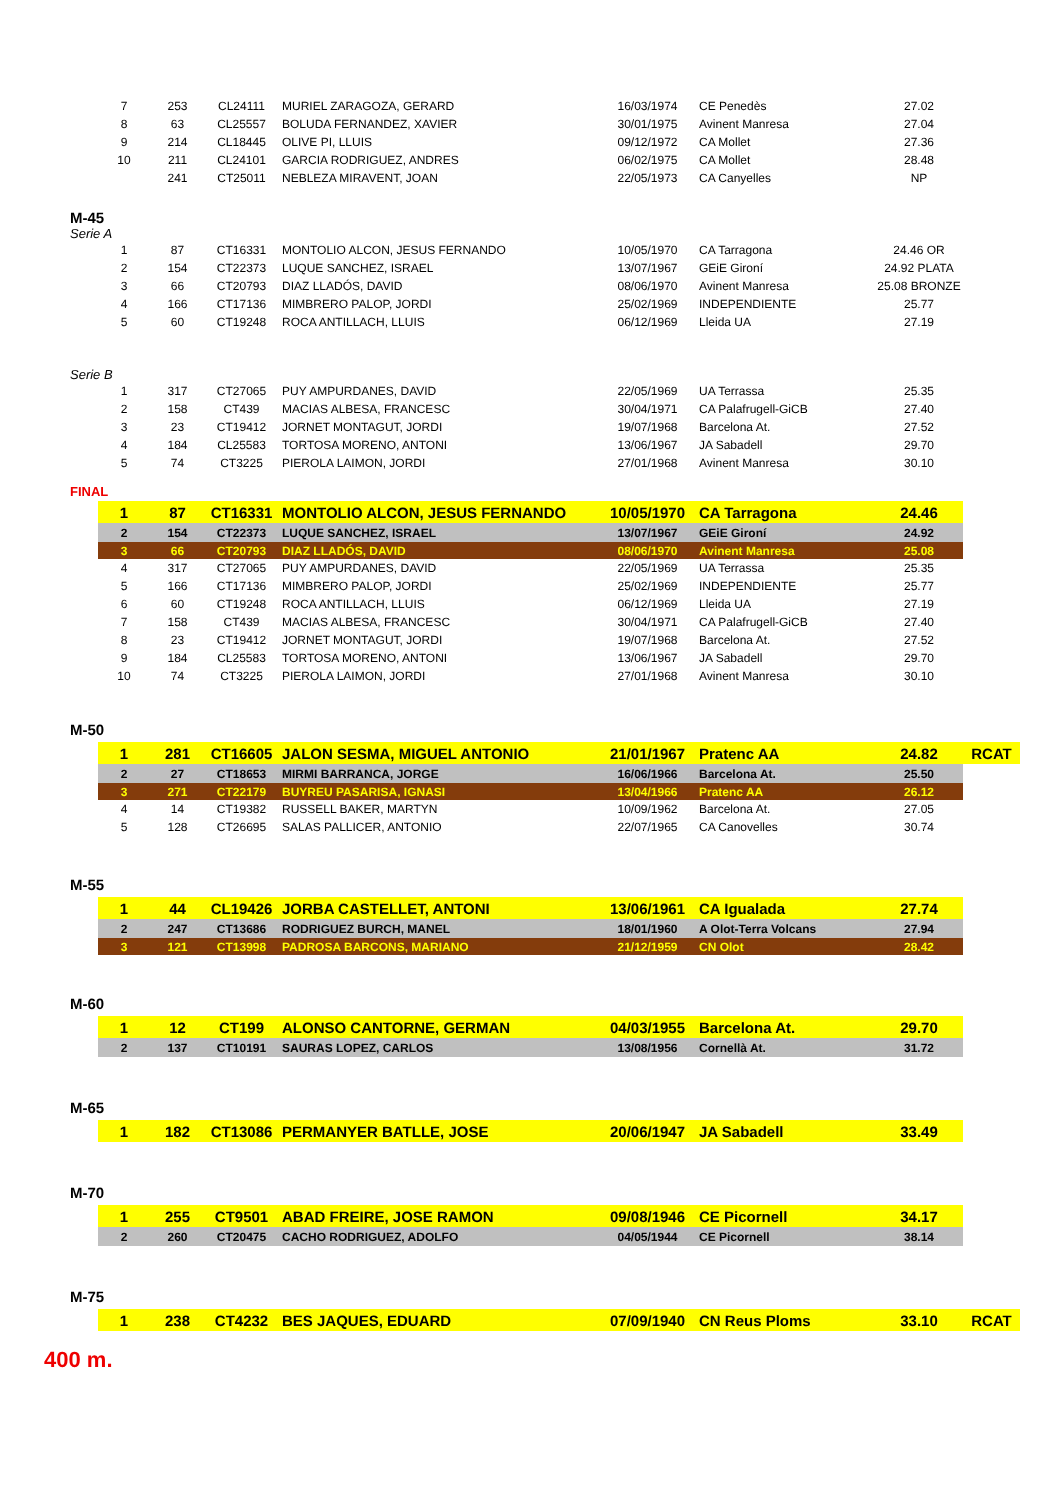| 7 | 253 | CL24111 | MURIEL ZARAGOZA, GERARD | 16/03/1974 | CE Penedès | 27.02 | |
| 8 | 63 | CL25557 | BOLUDA FERNANDEZ, XAVIER | 30/01/1975 | Avinent Manresa | 27.04 | |
| 9 | 214 | CL18445 | OLIVE PI, LLUIS | 09/12/1972 | CA Mollet | 27.36 | |
| 10 | 211 | CL24101 | GARCIA RODRIGUEZ, ANDRES | 06/02/1975 | CA Mollet | 28.48 | |
| | 241 | CT25011 | NEBLEZA MIRAVENT, JOAN | 22/05/1973 | CA Canyelles | NP | |
M-45
Serie A
| 1 | 87 | CT16331 | MONTOLIO ALCON, JESUS FERNANDO | 10/05/1970 | CA Tarragona | 24.46 OR | |
| 2 | 154 | CT22373 | LUQUE SANCHEZ, ISRAEL | 13/07/1967 | GEiE Gironí | 24.92 PLATA | |
| 3 | 66 | CT20793 | DIAZ LLADÓS, DAVID | 08/06/1970 | Avinent Manresa | 25.08 BRONZE | |
| 4 | 166 | CT17136 | MIMBRERO PALOP, JORDI | 25/02/1969 | INDEPENDIENTE | 25.77 | |
| 5 | 60 | CT19248 | ROCA ANTILLACH, LLUIS | 06/12/1969 | Lleida UA | 27.19 | |
Serie B
| 1 | 317 | CT27065 | PUY AMPURDANES, DAVID | 22/05/1969 | UA Terrassa | 25.35 | |
| 2 | 158 | CT439 | MACIAS ALBESA, FRANCESC | 30/04/1971 | CA Palafrugell-GiCB | 27.40 | |
| 3 | 23 | CT19412 | JORNET MONTAGUT, JORDI | 19/07/1968 | Barcelona At. | 27.52 | |
| 4 | 184 | CL25583 | TORTOSA MORENO, ANTONI | 13/06/1967 | JA Sabadell | 29.70 | |
| 5 | 74 | CT3225 | PIEROLA LAIMON, JORDI | 27/01/1968 | Avinent Manresa | 30.10 | |
FINAL
| 1 | 87 | CT16331 | MONTOLIO ALCON, JESUS FERNANDO | 10/05/1970 | CA Tarragona | 24.46 | |
| 2 | 154 | CT22373 | LUQUE SANCHEZ, ISRAEL | 13/07/1967 | GEiE Gironí | 24.92 | |
| 3 | 66 | CT20793 | DIAZ LLADÓS, DAVID | 08/06/1970 | Avinent Manresa | 25.08 | |
| 4 | 317 | CT27065 | PUY AMPURDANES, DAVID | 22/05/1969 | UA Terrassa | 25.35 | |
| 5 | 166 | CT17136 | MIMBRERO PALOP, JORDI | 25/02/1969 | INDEPENDIENTE | 25.77 | |
| 6 | 60 | CT19248 | ROCA ANTILLACH, LLUIS | 06/12/1969 | Lleida UA | 27.19 | |
| 7 | 158 | CT439 | MACIAS ALBESA, FRANCESC | 30/04/1971 | CA Palafrugell-GiCB | 27.40 | |
| 8 | 23 | CT19412 | JORNET MONTAGUT, JORDI | 19/07/1968 | Barcelona At. | 27.52 | |
| 9 | 184 | CL25583 | TORTOSA MORENO, ANTONI | 13/06/1967 | JA Sabadell | 29.70 | |
| 10 | 74 | CT3225 | PIEROLA LAIMON, JORDI | 27/01/1968 | Avinent Manresa | 30.10 | |
M-50
| 1 | 281 | CT16605 | JALON SESMA, MIGUEL ANTONIO | 21/01/1967 | Pratenc AA | 24.82 | RCAT |
| 2 | 27 | CT18653 | MIRMI BARRANCA, JORGE | 16/06/1966 | Barcelona At. | 25.50 | |
| 3 | 271 | CT22179 | BUYREU PASARISA, IGNASI | 13/04/1966 | Pratenc AA | 26.12 | |
| 4 | 14 | CT19382 | RUSSELL BAKER, MARTYN | 10/09/1962 | Barcelona At. | 27.05 | |
| 5 | 128 | CT26695 | SALAS PALLICER, ANTONIO | 22/07/1965 | CA Canovelles | 30.74 | |
M-55
| 1 | 44 | CL19426 | JORBA CASTELLET, ANTONI | 13/06/1961 | CA Igualada | 27.74 | |
| 2 | 247 | CT13686 | RODRIGUEZ BURCH, MANEL | 18/01/1960 | A Olot-Terra Volcans | 27.94 | |
| 3 | 121 | CT13998 | PADROSA BARCONS, MARIANO | 21/12/1959 | CN Olot | 28.42 | |
M-60
| 1 | 12 | CT199 | ALONSO CANTORNE, GERMAN | 04/03/1955 | Barcelona At. | 29.70 | |
| 2 | 137 | CT10191 | SAURAS LOPEZ, CARLOS | 13/08/1956 | Cornellà At. | 31.72 | |
M-65
| 1 | 182 | CT13086 | PERMANYER BATLLE, JOSE | 20/06/1947 | JA Sabadell | 33.49 | |
M-70
| 1 | 255 | CT9501 | ABAD FREIRE, JOSE RAMON | 09/08/1946 | CE Picornell | 34.17 | |
| 2 | 260 | CT20475 | CACHO RODRIGUEZ, ADOLFO | 04/05/1944 | CE Picornell | 38.14 | |
M-75
| 1 | 238 | CT4232 | BES JAQUES, EDUARD | 07/09/1940 | CN Reus Ploms | 33.10 | RCAT |
400 m.